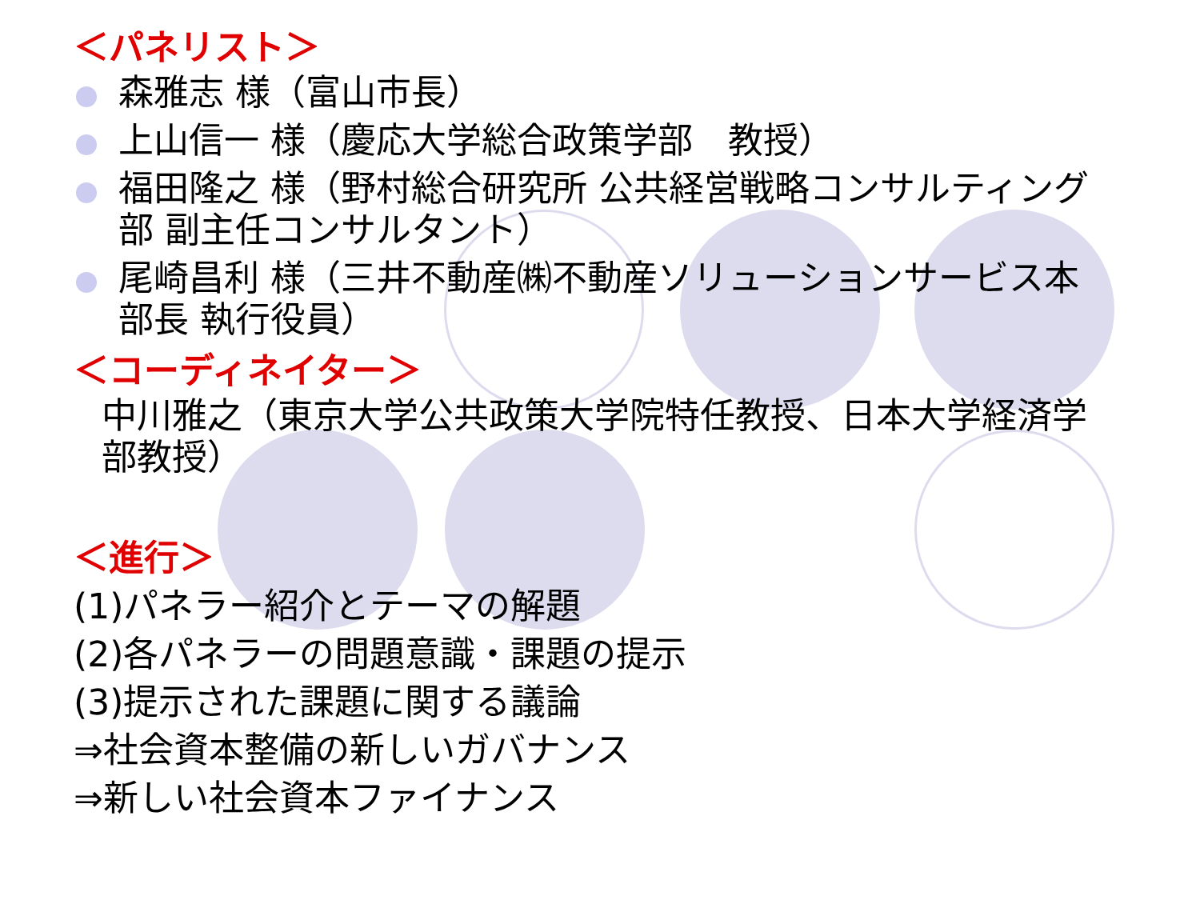＜パネリスト＞
森雅志 様（富山市長）
上山信一 様（慶応大学総合政策学部　教授）
福田隆之 様（野村総合研究所 公共経営戦略コンサルティング部 副主任コンサルタント）
尾崎昌利 様（三井不動産㈱不動産ソリューションサービス本部長 執行役員）
＜コーディネイター＞
中川雅之（東京大学公共政策大学院特任教授、日本大学経済学部教授）
＜進行＞
(1)パネラー紹介とテーマの解題
(2)各パネラーの問題意識・課題の提示
(3)提示された課題に関する議論
⇒社会資本整備の新しいガバナンス
⇒新しい社会資本ファイナンス